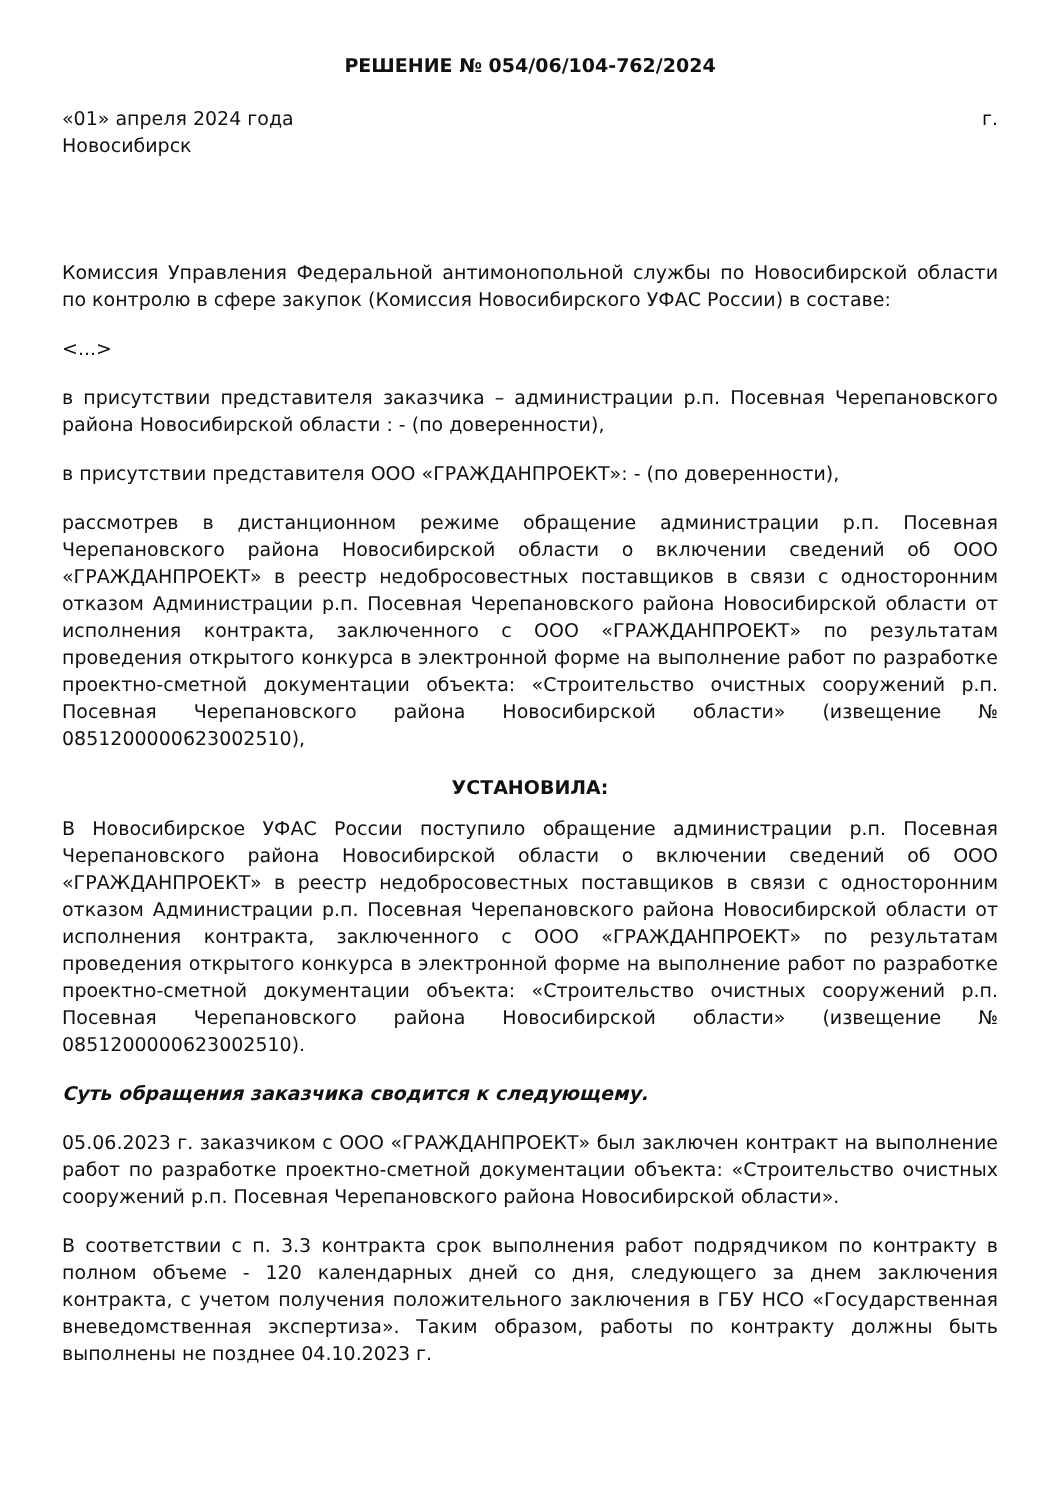РЕШЕНИЕ № 054/06/104-762/2024
«01» апреля 2024 года г.
Новосибирск
Комиссия Управления Федеральной антимонопольной службы по Новосибирской области по контролю в сфере закупок (Комиссия Новосибирского УФАС России) в составе:
<...>
в присутствии представителя заказчика – администрации р.п. Посевная Черепановского района Новосибирской области : - (по доверенности),
в присутствии представителя ООО «ГРАЖДАНПРОЕКТ»: - (по доверенности),
рассмотрев в дистанционном режиме обращение администрации р.п. Посевная Черепановского района Новосибирской области о включении сведений об ООО «ГРАЖДАНПРОЕКТ» в реестр недобросовестных поставщиков в связи с односторонним отказом Администрации р.п. Посевная Черепановского района Новосибирской области от исполнения контракта, заключенного с ООО «ГРАЖДАНПРОЕКТ» по результатам проведения открытого конкурса в электронной форме на выполнение работ по разработке проектно-сметной документации объекта: «Строительство очистных сооружений р.п. Посевная Черепановского района Новосибирской области» (извещение № 0851200000623002510),
УСТАНОВИЛА:
В Новосибирское УФАС России поступило обращение администрации р.п. Посевная Черепановского района Новосибирской области о включении сведений об ООО «ГРАЖДАНПРОЕКТ» в реестр недобросовестных поставщиков в связи с односторонним отказом Администрации р.п. Посевная Черепановского района Новосибирской области от исполнения контракта, заключенного с ООО «ГРАЖДАНПРОЕКТ» по результатам проведения открытого конкурса в электронной форме на выполнение работ по разработке проектно-сметной документации объекта: «Строительство очистных сооружений р.п. Посевная Черепановского района Новосибирской области» (извещение № 0851200000623002510).
Суть обращения заказчика сводится к следующему.
05.06.2023 г. заказчиком с ООО «ГРАЖДАНПРОЕКТ» был заключен контракт на выполнение работ по разработке проектно-сметной документации объекта: «Строительство очистных сооружений р.п. Посевная Черепановского района Новосибирской области».
В соответствии с п. 3.3 контракта срок выполнения работ подрядчиком по контракту в полном объеме - 120 календарных дней со дня, следующего за днем заключения контракта, с учетом получения положительного заключения в ГБУ НСО «Государственная вневедомственная экспертиза». Таким образом, работы по контракту должны быть выполнены не позднее 04.10.2023 г.